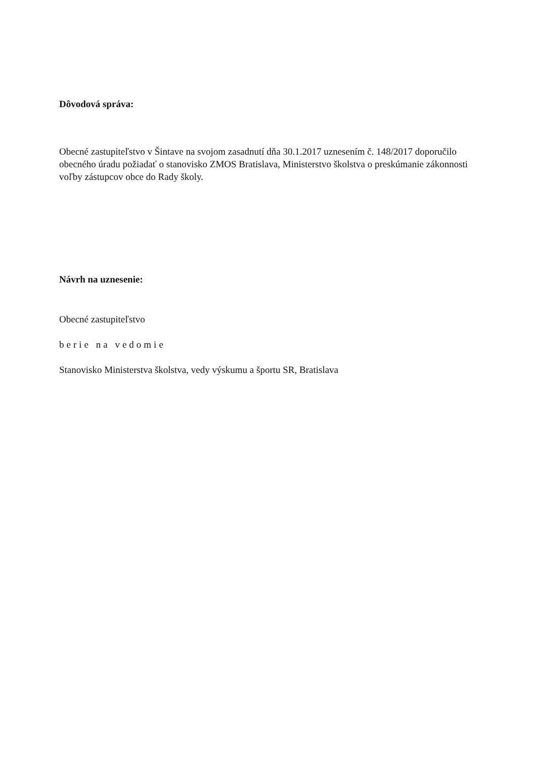Dôvodová správa:
Obecné zastupiteľstvo v Šintave na svojom zasadnutí dňa 30.1.2017 uznesením č. 148/2017 doporučilo obecného úradu požiadať o stanovisko ZMOS Bratislava, Ministerstvo školstva o preskúmanie zákonnosti voľby zástupcov obce do Rady školy.
Návrh na uznesenie:
Obecné zastupiteľstvo
berie na vedomie
Stanovisko Ministerstva školstva, vedy výskumu a športu SR, Bratislava